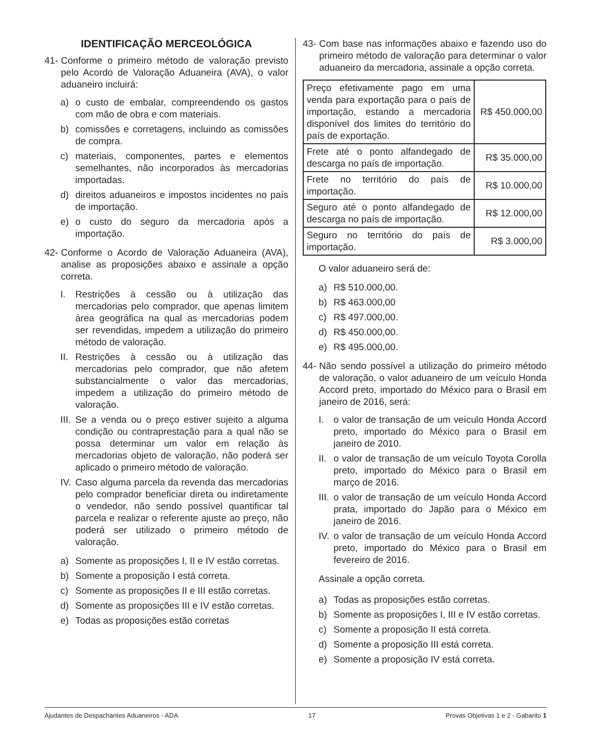IDENTIFICAÇÃO MERCEOLÓGICA
41-
Conforme o primeiro método de valoração previsto pelo Acordo de Valoração Aduaneira (AVA), o valor aduaneiro incluirá:
a) o custo de embalar, compreendendo os gastos com mão de obra e com materiais.
b) comissões e corretagens, incluindo as comissões de compra.
c) materiais, componentes, partes e elementos semelhantes, não incorporados às mercadorias importadas.
d) direitos aduaneiros e impostos incidentes no país de importação.
e) o custo do seguro da mercadoria após a importação.
42-
Conforme o Acordo de Valoração Aduaneira (AVA), analise as proposições abaixo e assinale a opção correta.
I. Restrições à cessão ou à utilização das mercadorias pelo comprador, que apenas limitem área geográfica na qual as mercadorias podem ser revendidas, impedem a utilização do primeiro método de valoração.
II.
Restrições à cessão ou à utilização das mercadorias pelo comprador, que não afetem substancialmente o valor das mercadorias, impedem a utilização do primeiro método de valoração.
III.
Se a venda ou o preço estiver sujeito a alguma condição ou contraprestação para a qual não se possa determinar um valor em relação às mercadorias objeto de valoração, não poderá ser aplicado o primeiro método de valoração.
IV.
Caso alguma parcela da revenda das mercadorias pelo comprador beneficiar direta ou indiretamente o vendedor, não sendo possível quantificar tal parcela e realizar o referente ajuste ao preço, não poderá ser utilizado o primeiro método de valoração.
a) Somente as proposições I, II e IV estão corretas.
b) Somente a proposição I está correta.
c) Somente as proposições II e III estão corretas.
d) Somente as proposições III e IV estão corretas.
e) Todas as proposições estão corretas
43-
Com base nas informações abaixo e fazendo uso do primeiro método de valoração para determinar o valor aduaneiro da mercadoria, assinale a opção correta.
| Preço efetivamente pago em uma venda para exportação para o país de importação, estando a mercadoria disponível dos limites do território do país de exportação. | R$ 450.000,00 |
| Frete até o ponto alfandegado de descarga no país de importação. | R$ 35.000,00 |
| Frete no território do país de importação. | R$ 10.000,00 |
| Seguro até o ponto alfandegado de descarga no país de importação. | R$ 12.000,00 |
| Seguro no território do país de importação. | R$ 3.000,00 |
O valor aduaneiro será de:
a) R$ 510.000,00.
b) R$ 463.000,00
c) R$ 497.000,00.
d) R$ 450.000,00.
e) R$ 495.000,00.
44-
Não sendo possível a utilização do primeiro método de valoração, o valor aduaneiro de um veículo Honda Accord preto, importado do México para o Brasil em janeiro de 2016, será:
I. o valor de transação de um veículo Honda Accord preto, importado do México para o Brasil em janeiro de 2010.
II.
o valor de transação de um veículo Toyota Corolla preto, importado do México para o Brasil em março de 2016.
III.
o valor de transação de um veículo Honda Accord prata, importado do Japão para o México em janeiro de 2016.
IV.
o valor de transação de um veículo Honda Accord preto, importado do México para o Brasil em fevereiro de 2016.
Assinale a opção correta.
a) Todas as proposições estão corretas.
b) Somente as proposições I, III e IV estão corretas.
c) Somente a proposição II está correta.
d) Somente a proposição III está correta.
e) Somente a proposição IV está correta.
Ajudantes de Despachantes Aduaneiros - ADA 17 Provas Objetivas 1 e 2 - Gabarito 1